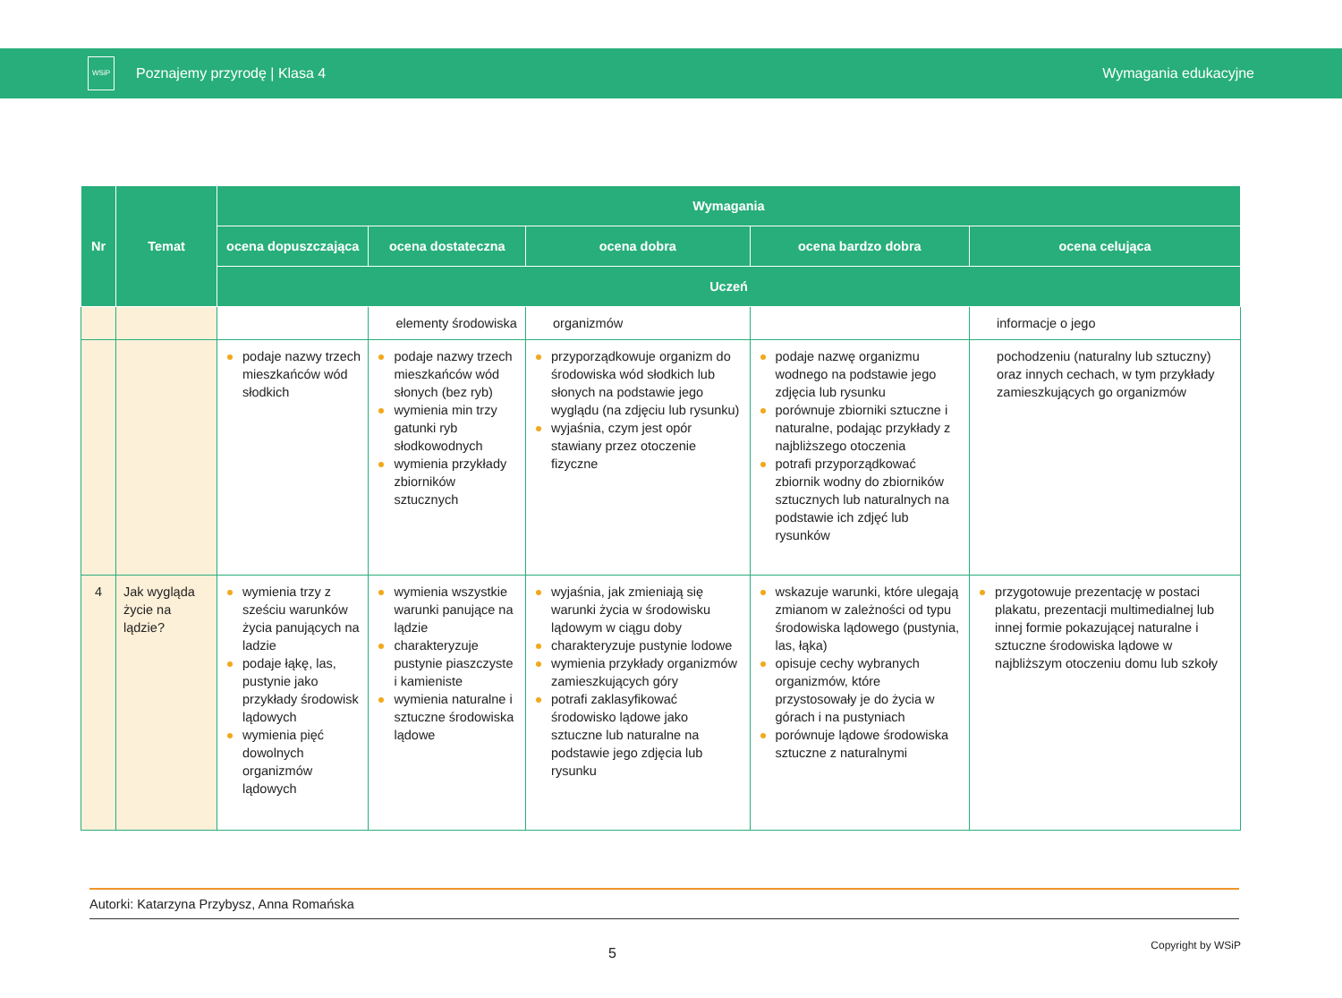WSiP
Poznajemy przyrodę | Klasa 4 Wymagania edukacyjne
| Nr | Temat | Wymagania | | | | |
| --- | --- | --- | --- | --- | --- | --- |
| | | ocena dopuszczająca | ocena dostateczna | ocena dobra | ocena bardzo dobra | ocena celująca |
| | | Uczeń | | | | |
| | | | elementy środowiska | organizmów | | informacje o jego |
| | | podaje nazwy trzech mieszkańców wód słodkich | podaje nazwy trzech mieszkańców wód słonych (bez ryb) wymienia min trzy gatunki ryb słodkowodnych wymienia przykłady zbiorników sztucznych | przyporządkowuje organizm do środowiska wód słodkich lub słonych na podstawie jego wyglądu (na zdjęciu lub rysunku) wyjaśnia, czym jest opór stawiany przez otoczenie fizyczne | podaje nazwę organizmu wodnego na podstawie jego zdjęcia lub rysunku porównuje zbiorniki sztuczne i naturalne, podając przykłady z najbliższego otoczenia potrafi przyporządkować zbiornik wodny do zbiorników sztucznych lub naturalnych na podstawie ich zdjęć lub rysunków | pochodzeniu (naturalny lub sztuczny) oraz innych cechach, w tym przykłady zamieszkujących go organizmów |
| 4 | Jak wygląda życie na lądzie? | wymienia trzy z sześciu warunków życia panujących na ladzie podaje łąkę, las, pustynie jako przykłady środowisk lądowych wymienia pięć dowolnych organizmów lądowych | wymienia wszystkie warunki panujące na lądzie charakteryzuje pustynie piaszczyste i kamieniste wymienia naturalne i sztuczne środowiska lądowe | wyjaśnia, jak zmieniają się warunki życia w środowisku lądowym w ciągu doby charakteryzuje pustynie lodowe wymienia przykłady organizmów zamieszkujących góry potrafi zaklasyfikować środowisko lądowe jako sztuczne lub naturalne na podstawie jego zdjęcia lub rysunku | wskazuje warunki, które ulegają zmianom w zależności od typu środowiska lądowego (pustynia, las, łąka) opisuje cechy wybranych organizmów, które przystosowały je do życia w górach i na pustyniach porównuje lądowe środowiska sztuczne z naturalnymi | przygotowuje prezentację w postaci plakatu, prezentacji multimedialnej lub innej formie pokazującej naturalne i sztuczne środowiska lądowe w najbliższym otoczeniu domu lub szkoły |
Autorki: Katarzyna Przybysz, Anna Romańska
5 Copyright by WSiP